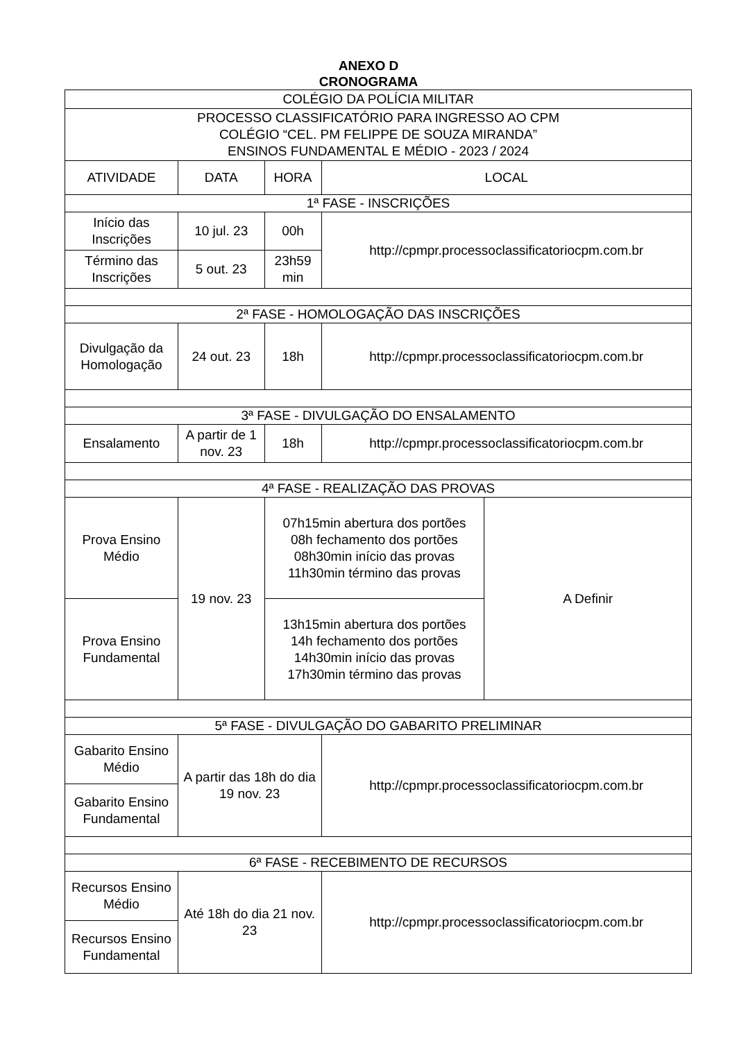ANEXO D
CRONOGRAMA
| COLÉGIO DA POLÍCIA MILITAR | | | | |
| PROCESSO CLASSIFICATÓRIO PARA INGRESSO AO CPM COLÉGIO “CEL. PM FELIPPE DE SOUZA MIRANDA” ENSINOS FUNDAMENTAL E MÉDIO - 2023 / 2024 | | | | |
| ATIVIDADE | DATA | HORA | LOCAL | |
| 1ª FASE - INSCRIÇÕES | | | | |
| Início das Inscrições | 10 jul. 23 | 00h | http://cpmpr.processoclassificatoriocpm.com.br | |
| Término das Inscrições | 5 out. 23 | 23h59 min | | |
| 2ª FASE - HOMOLOGAÇÃO DAS INSCRIÇÕES | | | | |
| Divulgação da Homologação | 24 out. 23 | 18h | http://cpmpr.processoclassificatoriocpm.com.br | |
| 3ª FASE - DIVULGAÇÃO DO ENSALAMENTO | | | | |
| Ensalamento | A partir de 1 nov. 23 | 18h | http://cpmpr.processoclassificatoriocpm.com.br | |
| 4ª FASE - REALIZAÇÃO DAS PROVAS | | | | |
| Prova Ensino Médio | 19 nov. 23 | 07h15min abertura dos portões 08h fechamento dos portões 08h30min início das provas 11h30min término das provas | | A Definir |
| Prova Ensino Fundamental | | 13h15min abertura dos portões 14h fechamento dos portões 14h30min início das provas 17h30min término das provas | | |
| 5ª FASE - DIVULGAÇÃO DO GABARITO PRELIMINAR | | | | |
| Gabarito Ensino Médio | A partir das 18h do dia 19 nov. 23 | | http://cpmpr.processoclassificatoriocpm.com.br | |
| Gabarito Ensino Fundamental | | | | |
| 6ª FASE - RECEBIMENTO DE RECURSOS | | | | |
| Recursos Ensino Médio | Até 18h do dia 21 nov. 23 | | http://cpmpr.processoclassificatoriocpm.com.br | |
| Recursos Ensino Fundamental | | | | |